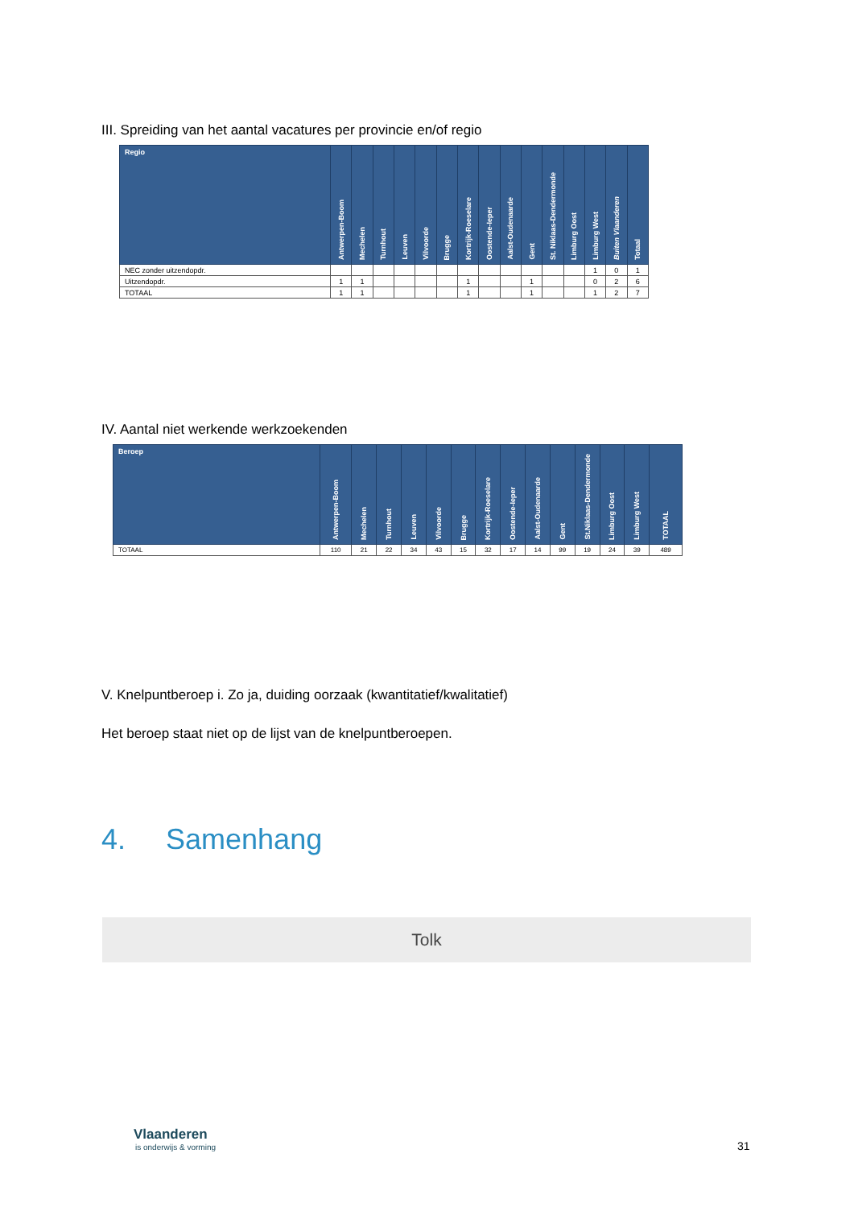III. Spreiding van het aantal vacatures per provincie en/of regio
| Regio | Antwerpen-Boom | Mechelen | Turnhout | Leuven | Vilvoorde | Brugge | Kortrijk-Roeselare | Oostende-Ieper | Aalst-Oudenaarde | Gent | St. Niklaas-Dendermonde | Limburg Oost | Limburg West | Buiten Vlaanderen | Totaal |
| --- | --- | --- | --- | --- | --- | --- | --- | --- | --- | --- | --- | --- | --- | --- | --- |
| NEC zonder uitzendopdr. | | | | | | | | | | | | | 1 | 0 | 1 |
| Uitzendopdr. | 1 | 1 | | | | | 1 | | | 1 | | | 0 | 2 | 6 |
| TOTAAL | 1 | 1 | | | | | 1 | | | 1 | | | 1 | 2 | 7 |
IV. Aantal niet werkende werkzoekenden
| Beroep | Antwerpen-Boom | Mechelen | Turnhout | Leuven | Vilvoorde | Brugge | Kortrijk-Roeselare | Oostende-Ieper | Aalst-Oudenaarde | Gent | St.Niklaas-Dendermonde | Limburg Oost | Limburg West | TOTAAL |
| --- | --- | --- | --- | --- | --- | --- | --- | --- | --- | --- | --- | --- | --- | --- |
| TOTAAL | 110 | 21 | 22 | 34 | 43 | 15 | 32 | 17 | 14 | 99 | 19 | 24 | 39 | 489 |
V. Knelpuntberoep i. Zo ja, duiding oorzaak (kwantitatief/kwalitatief)
Het beroep staat niet op de lijst van de knelpuntberoepen.
4. Samenhang
Tolk
Vlaanderen
is onderwijs & vorming
31